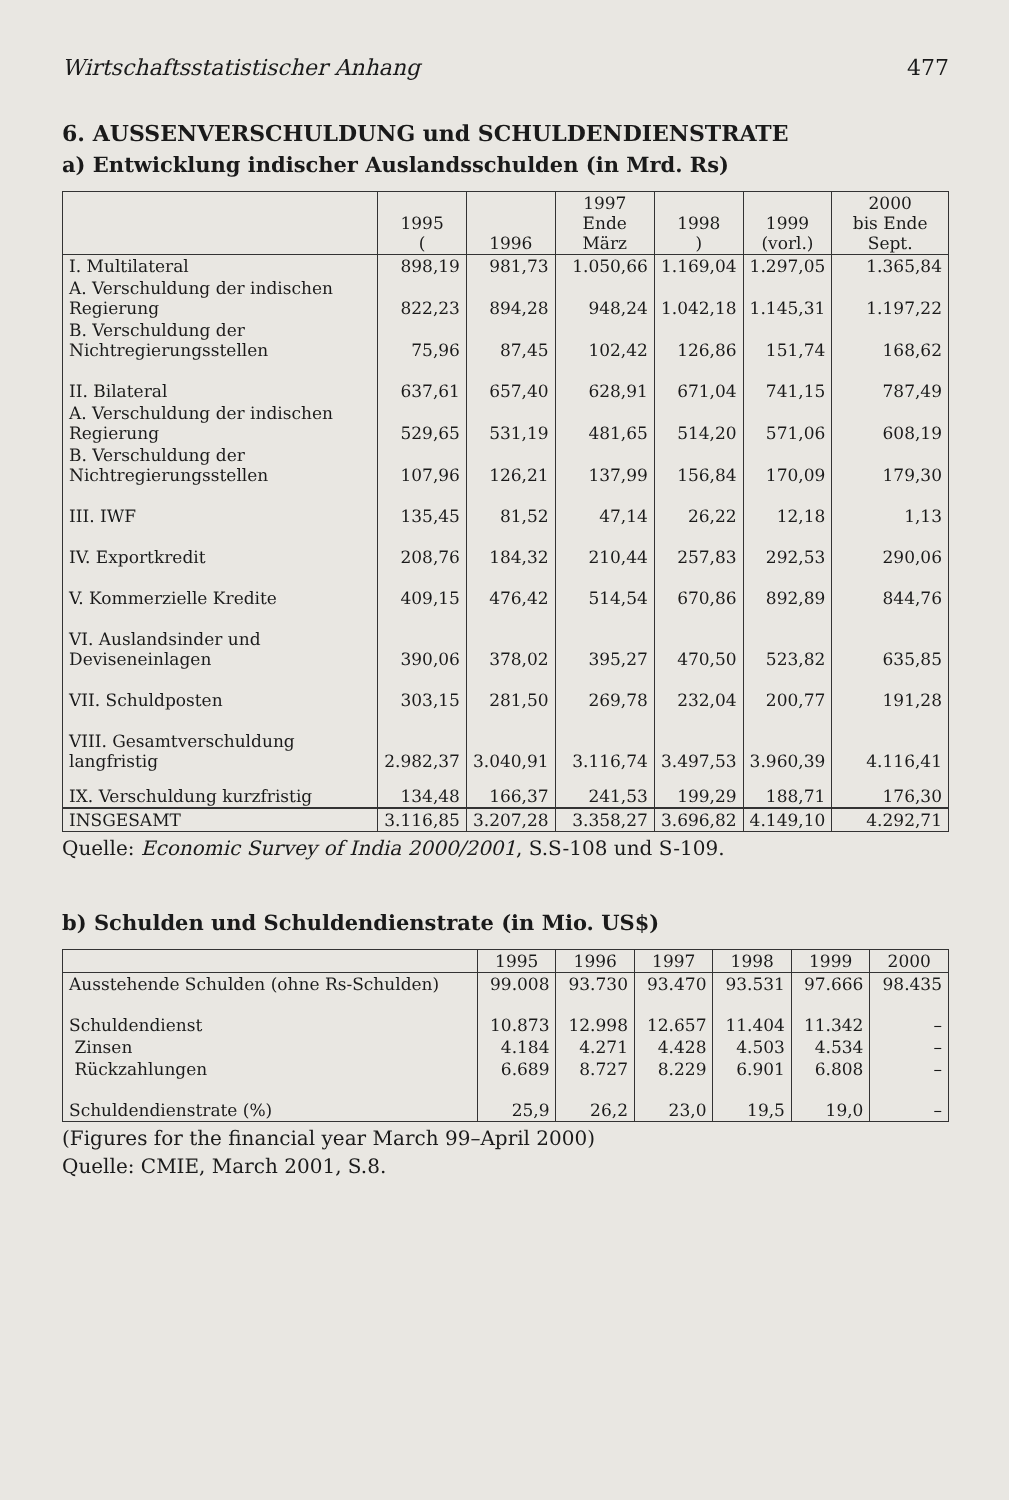Wirtschaftsstatistischer Anhang 477
6. AUSSENVERSCHULDUNG und SCHULDENDIENSTRATE
a) Entwicklung indischer Auslandsschulden (in Mrd. Rs)
| | 1995 ( | 1996 | 1997 Ende März | 1998 ) | 1999 (vorl.) | 2000 bis Ende Sept. |
| --- | --- | --- | --- | --- | --- | --- |
| I. Multilateral | 898,19 | 981,73 | 1.050,66 | 1.169,04 | 1.297,05 | 1.365,84 |
| A. Verschuldung der indischen Regierung | 822,23 | 894,28 | 948,24 | 1.042,18 | 1.145,31 | 1.197,22 |
| B. Verschuldung der Nichtregierungsstellen | 75,96 | 87,45 | 102,42 | 126,86 | 151,74 | 168,62 |
| II. Bilateral | 637,61 | 657,40 | 628,91 | 671,04 | 741,15 | 787,49 |
| A. Verschuldung der indischen Regierung | 529,65 | 531,19 | 481,65 | 514,20 | 571,06 | 608,19 |
| B. Verschuldung der Nichtregierungsstellen | 107,96 | 126,21 | 137,99 | 156,84 | 170,09 | 179,30 |
| III. IWF | 135,45 | 81,52 | 47,14 | 26,22 | 12,18 | 1,13 |
| IV. Exportkredit | 208,76 | 184,32 | 210,44 | 257,83 | 292,53 | 290,06 |
| V. Kommerzielle Kredite | 409,15 | 476,42 | 514,54 | 670,86 | 892,89 | 844,76 |
| VI. Auslandsinder und Deviseneinlagen | 390,06 | 378,02 | 395,27 | 470,50 | 523,82 | 635,85 |
| VII. Schuldposten | 303,15 | 281,50 | 269,78 | 232,04 | 200,77 | 191,28 |
| VIII. Gesamtverschuldung langfristig | 2.982,37 | 3.040,91 | 3.116,74 | 3.497,53 | 3.960,39 | 4.116,41 |
| IX. Verschuldung kurzfristig | 134,48 | 166,37 | 241,53 | 199,29 | 188,71 | 176,30 |
| INSGESAMT | 3.116,85 | 3.207,28 | 3.358,27 | 3.696,82 | 4.149,10 | 4.292,71 |
Quelle: Economic Survey of India 2000/2001, S.S-108 und S-109.
b) Schulden und Schuldendienstrate (in Mio. US$)
| | 1995 | 1996 | 1997 | 1998 | 1999 | 2000 |
| --- | --- | --- | --- | --- | --- | --- |
| Ausstehende Schulden (ohne Rs-Schulden) | 99.008 | 93.730 | 93.470 | 93.531 | 97.666 | 98.435 |
| Schuldendienst | 10.873 | 12.998 | 12.657 | 11.404 | 11.342 | – |
| Zinsen | 4.184 | 4.271 | 4.428 | 4.503 | 4.534 | – |
| Rückzahlungen | 6.689 | 8.727 | 8.229 | 6.901 | 6.808 | – |
| Schuldendienstrate (%) | 25,9 | 26,2 | 23,0 | 19,5 | 19,0 | – |
(Figures for the financial year March 99–April 2000)
Quelle: CMIE, March 2001, S.8.